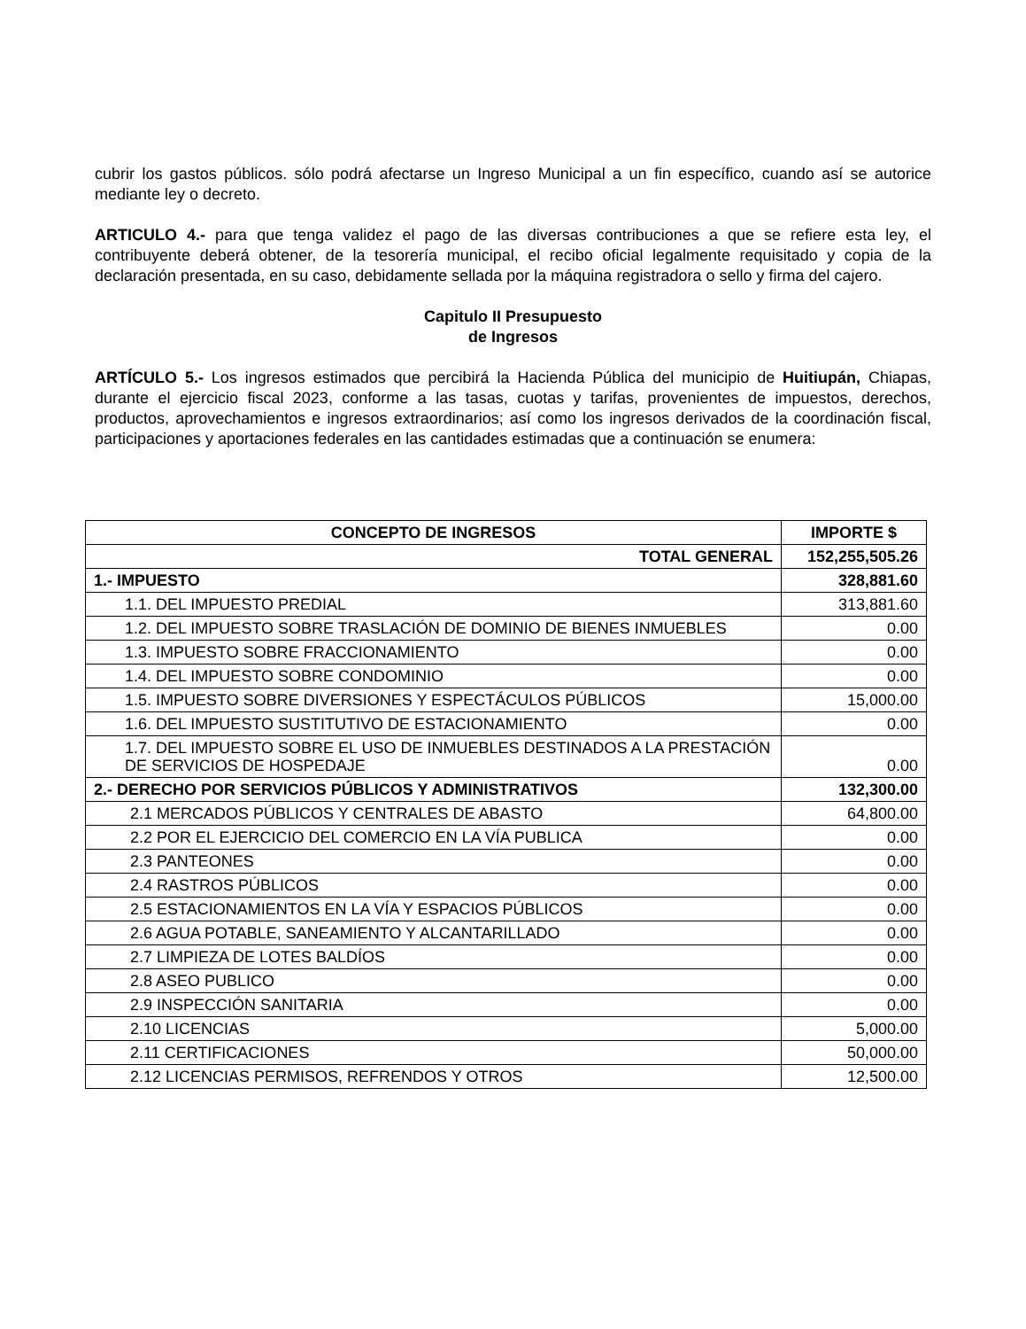cubrir los gastos públicos. sólo podrá afectarse un Ingreso Municipal a un fin específico, cuando así se autorice mediante ley o decreto.
ARTICULO 4.- para que tenga validez el pago de las diversas contribuciones a que se refiere esta ley, el contribuyente deberá obtener, de la tesorería municipal, el recibo oficial legalmente requisitado y copia de la declaración presentada, en su caso, debidamente sellada por la máquina registradora o sello y firma del cajero.
Capitulo II Presupuesto
de Ingresos
ARTÍCULO 5.- Los ingresos estimados que percibirá la Hacienda Pública del municipio de Huitiupán, Chiapas, durante el ejercicio fiscal 2023, conforme a las tasas, cuotas y tarifas, provenientes de impuestos, derechos, productos, aprovechamientos e ingresos extraordinarios; así como los ingresos derivados de la coordinación fiscal, participaciones y aportaciones federales en las cantidades estimadas que a continuación se enumera:
| CONCEPTO DE INGRESOS | IMPORTE $ |
| --- | --- |
| TOTAL GENERAL | 152,255,505.26 |
| 1.- IMPUESTO | 328,881.60 |
| 1.1. DEL IMPUESTO PREDIAL | 313,881.60 |
| 1.2. DEL IMPUESTO SOBRE TRASLACIÓN DE DOMINIO DE BIENES INMUEBLES | 0.00 |
| 1.3. IMPUESTO SOBRE FRACCIONAMIENTO | 0.00 |
| 1.4. DEL IMPUESTO SOBRE CONDOMINIO | 0.00 |
| 1.5. IMPUESTO SOBRE DIVERSIONES Y ESPECTÁCULOS PÚBLICOS | 15,000.00 |
| 1.6. DEL IMPUESTO SUSTITUTIVO DE ESTACIONAMIENTO | 0.00 |
| 1.7. DEL IMPUESTO SOBRE EL USO DE INMUEBLES DESTINADOS A LA PRESTACIÓN DE SERVICIOS DE HOSPEDAJE | 0.00 |
| 2.- DERECHO POR SERVICIOS PÚBLICOS Y ADMINISTRATIVOS | 132,300.00 |
| 2.1 MERCADOS PÚBLICOS Y CENTRALES DE ABASTO | 64,800.00 |
| 2.2 POR EL EJERCICIO DEL COMERCIO EN LA VÍA PUBLICA | 0.00 |
| 2.3 PANTEONES | 0.00 |
| 2.4 RASTROS PÚBLICOS | 0.00 |
| 2.5 ESTACIONAMIENTOS EN LA VÍA Y ESPACIOS PÚBLICOS | 0.00 |
| 2.6 AGUA POTABLE, SANEAMIENTO Y ALCANTARILLADO | 0.00 |
| 2.7 LIMPIEZA DE LOTES BALDÍOS | 0.00 |
| 2.8 ASEO PUBLICO | 0.00 |
| 2.9 INSPECCIÓN SANITARIA | 0.00 |
| 2.10 LICENCIAS | 5,000.00 |
| 2.11 CERTIFICACIONES | 50,000.00 |
| 2.12 LICENCIAS PERMISOS, REFRENDOS Y OTROS | 12,500.00 |